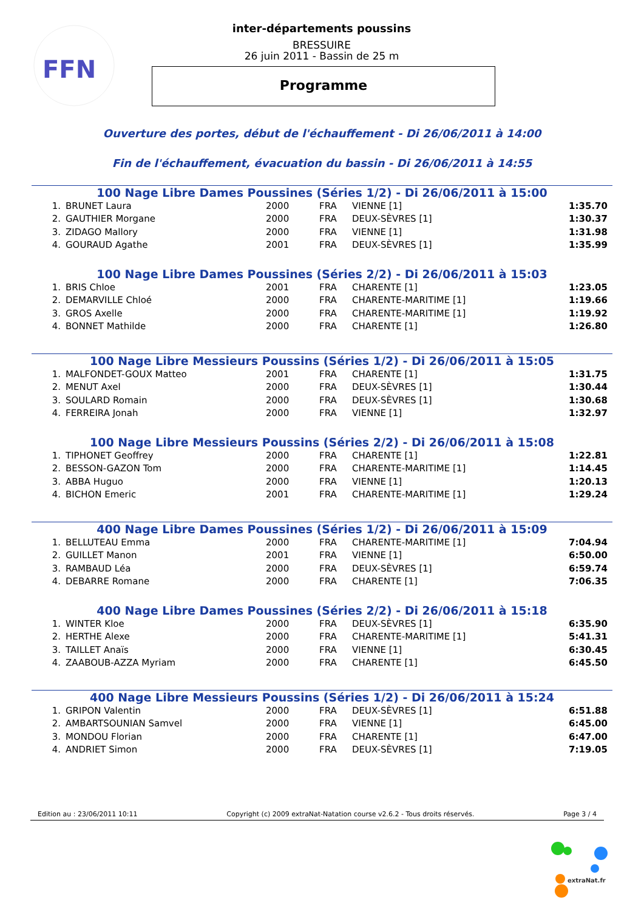FFN
inter-départements poussins
BRESSUIRE
26 juin 2011 - Bassin de 25 m
Programme
Ouverture des portes, début de l'échauffement - Di 26/06/2011 à 14:00
Fin de l'échauffement, évacuation du bassin - Di 26/06/2011 à 14:55
100 Nage Libre Dames Poussines (Séries 1/2) - Di 26/06/2011 à 15:00
| 1. | BRUNET Laura | 2000 | FRA | VIENNE [1] | 1:35.70 |
| 2. | GAUTHIER Morgane | 2000 | FRA | DEUX-SÈVRES [1] | 1:30.37 |
| 3. | ZIDAGO Mallory | 2000 | FRA | VIENNE [1] | 1:31.98 |
| 4. | GOURAUD Agathe | 2001 | FRA | DEUX-SÈVRES [1] | 1:35.99 |
100 Nage Libre Dames Poussines (Séries 2/2) - Di 26/06/2011 à 15:03
| 1. | BRIS Chloe | 2001 | FRA | CHARENTE [1] | 1:23.05 |
| 2. | DEMARVILLE Chloé | 2000 | FRA | CHARENTE-MARITIME [1] | 1:19.66 |
| 3. | GROS Axelle | 2000 | FRA | CHARENTE-MARITIME [1] | 1:19.92 |
| 4. | BONNET Mathilde | 2000 | FRA | CHARENTE [1] | 1:26.80 |
100 Nage Libre Messieurs Poussins (Séries 1/2) - Di 26/06/2011 à 15:05
| 1. | MALFONDET-GOUX Matteo | 2001 | FRA | CHARENTE [1] | 1:31.75 |
| 2. | MENUT Axel | 2000 | FRA | DEUX-SÈVRES [1] | 1:30.44 |
| 3. | SOULARD Romain | 2000 | FRA | DEUX-SÈVRES [1] | 1:30.68 |
| 4. | FERREIRA Jonah | 2000 | FRA | VIENNE [1] | 1:32.97 |
100 Nage Libre Messieurs Poussins (Séries 2/2) - Di 26/06/2011 à 15:08
| 1. | TIPHONET Geoffrey | 2000 | FRA | CHARENTE [1] | 1:22.81 |
| 2. | BESSON-GAZON Tom | 2000 | FRA | CHARENTE-MARITIME [1] | 1:14.45 |
| 3. | ABBA Huguo | 2000 | FRA | VIENNE [1] | 1:20.13 |
| 4. | BICHON Emeric | 2001 | FRA | CHARENTE-MARITIME [1] | 1:29.24 |
400 Nage Libre Dames Poussines (Séries 1/2) - Di 26/06/2011 à 15:09
| 1. | BELLUTEAU Emma | 2000 | FRA | CHARENTE-MARITIME [1] | 7:04.94 |
| 2. | GUILLET Manon | 2001 | FRA | VIENNE [1] | 6:50.00 |
| 3. | RAMBAUD Léa | 2000 | FRA | DEUX-SÈVRES [1] | 6:59.74 |
| 4. | DEBARRE Romane | 2000 | FRA | CHARENTE [1] | 7:06.35 |
400 Nage Libre Dames Poussines (Séries 2/2) - Di 26/06/2011 à 15:18
| 1. | WINTER Kloe | 2000 | FRA | DEUX-SÈVRES [1] | 6:35.90 |
| 2. | HERTHE Alexe | 2000 | FRA | CHARENTE-MARITIME [1] | 5:41.31 |
| 3. | TAILLET Anaïs | 2000 | FRA | VIENNE [1] | 6:30.45 |
| 4. | ZAABOUB-AZZA Myriam | 2000 | FRA | CHARENTE [1] | 6:45.50 |
400 Nage Libre Messieurs Poussins (Séries 1/2) - Di 26/06/2011 à 15:24
| 1. | GRIPON Valentin | 2000 | FRA | DEUX-SÈVRES [1] | 6:51.88 |
| 2. | AMBARTSOUNIAN Samvel | 2000 | FRA | VIENNE [1] | 6:45.00 |
| 3. | MONDOU Florian | 2000 | FRA | CHARENTE [1] | 6:47.00 |
| 4. | ANDRIET Simon | 2000 | FRA | DEUX-SÈVRES [1] | 7:19.05 |
Edition au : 23/06/2011 10:11 Copyright (c) 2009 extraNat-Natation course v2.6.2 - Tous droits réservés. Page 3 / 4
extraNat.fr